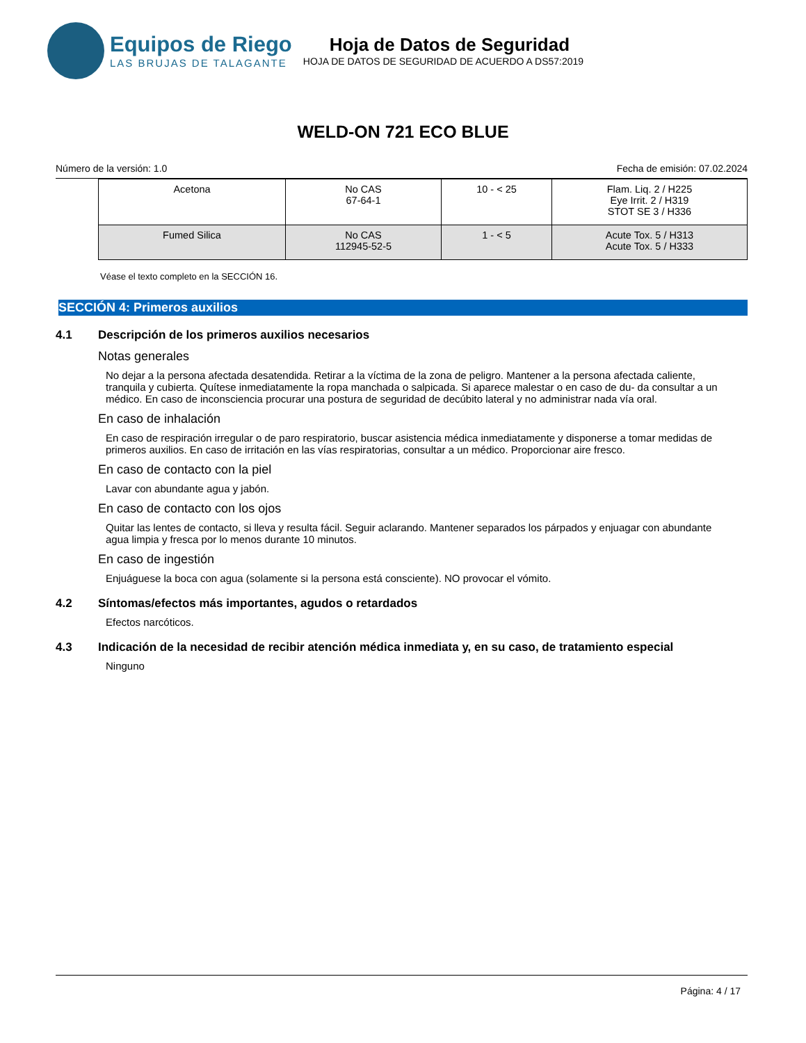Equipos de Riego
LAS BRUJAS DE TALAGANTE
Hoja de Datos de Seguridad
HOJA DE DATOS DE SEGURIDAD DE ACUERDO A DS57:2019
WELD-ON 721 ECO BLUE
Número de la versión: 1.0 Fecha de emisión: 07.02.2024
| Acetona | No CAS 67-64-1 | 10 - < 25 | Flam. Liq. 2 / H225 Eye Irrit. 2 / H319 STOT SE 3 / H336 |
| Fumed Silica | No CAS 112945-52-5 | 1 - < 5 | Acute Tox. 5 / H313 Acute Tox. 5 / H333 |
Véase el texto completo en la SECCIÓN 16.
SECCIÓN 4: Primeros auxilios
4.1 Descripción de los primeros auxilios necesarios
Notas generales
No dejar a la persona afectada desatendida. Retirar a la víctima de la zona de peligro. Mantener a la persona afectada caliente, tranquila y cubierta. Quítese inmediatamente la ropa manchada o salpicada. Si aparece malestar o en caso de du- da consultar a un médico. En caso de inconsciencia procurar una postura de seguridad de decúbito lateral y no administrar nada vía oral.
En caso de inhalación
En caso de respiración irregular o de paro respiratorio, buscar asistencia médica inmediatamente y disponerse a tomar medidas de primeros auxilios. En caso de irritación en las vías respiratorias, consultar a un médico. Proporcionar aire fresco.
En caso de contacto con la piel
Lavar con abundante agua y jabón.
En caso de contacto con los ojos
Quitar las lentes de contacto, si lleva y resulta fácil. Seguir aclarando. Mantener separados los párpados y enjuagar con abundante agua limpia y fresca por lo menos durante 10 minutos.
En caso de ingestión
Enjuáguese la boca con agua (solamente si la persona está consciente). NO provocar el vómito.
4.2 Síntomas/efectos más importantes, agudos o retardados
Efectos narcóticos.
4.3 Indicación de la necesidad de recibir atención médica inmediata y, en su caso, de tratamiento especial
Ninguno
Página: 4 / 17